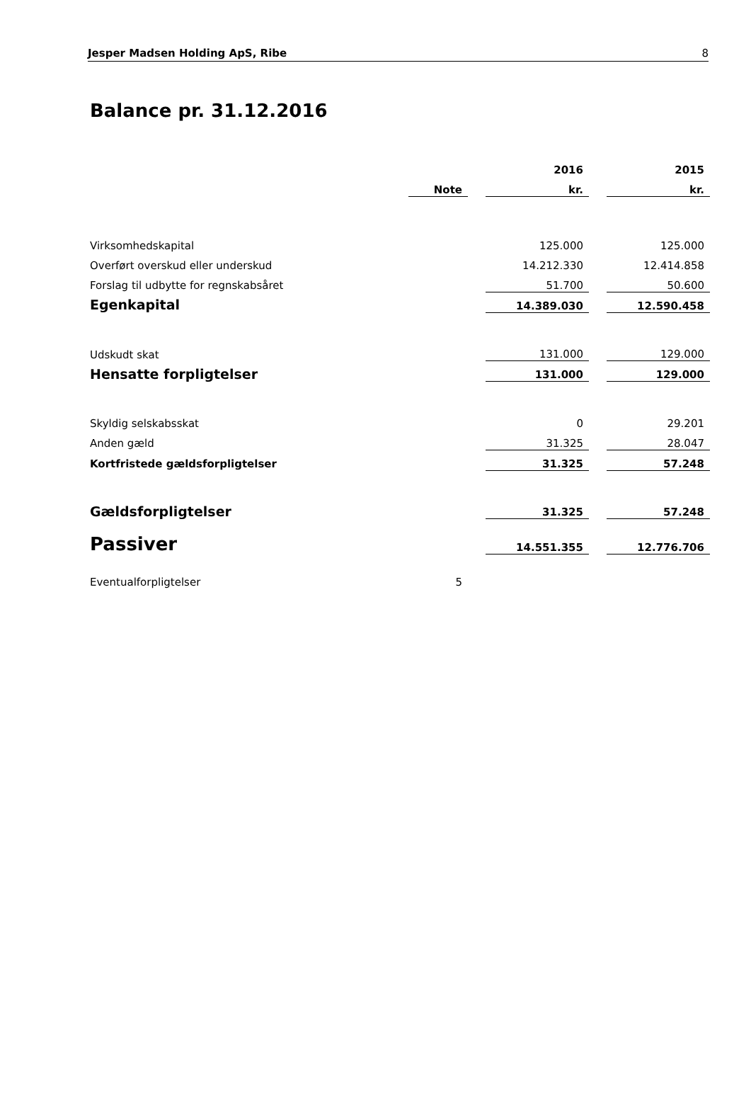Jesper Madsen Holding ApS, Ribe 8
Balance pr. 31.12.2016
| | | | 2016 | | 2015 |
| | Note | | kr. | | kr. |
| Virksomhedskapital | | | 125.000 | | 125.000 |
| Overført overskud eller underskud | | | 14.212.330 | | 12.414.858 |
| Forslag til udbytte for regnskabsåret | | | 51.700 | | 50.600 |
| Egenkapital | | | 14.389.030 | | 12.590.458 |
| Udskudt skat | | | 131.000 | | 129.000 |
| Hensatte forpligtelser | | | 131.000 | | 129.000 |
| Skyldig selskabsskat | | | 0 | | 29.201 |
| Anden gæld | | | 31.325 | | 28.047 |
| Kortfristede gældsforpligtelser | | | 31.325 | | 57.248 |
| Gældsforpligtelser | | | 31.325 | | 57.248 |
| Passiver | | | 14.551.355 | | 12.776.706 |
| Eventualforpligtelser | 5 | | | | |